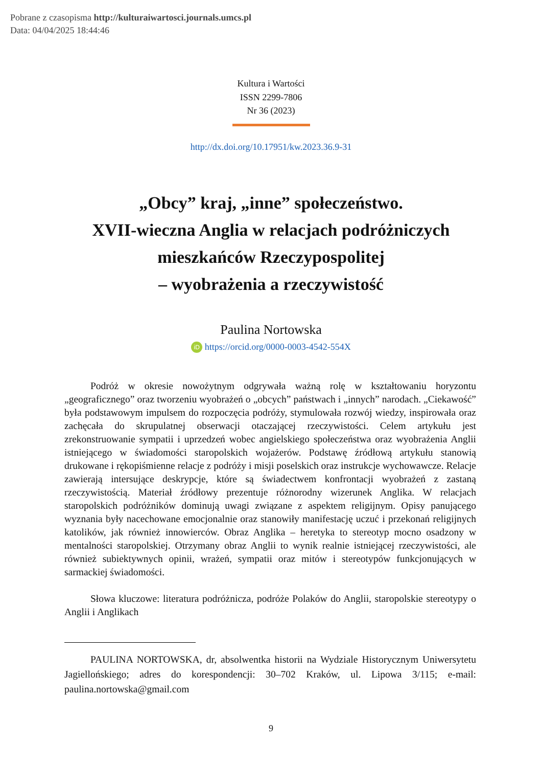Pobrane z czasopisma http://kulturaiwartosci.journals.umcs.pl
Data: 04/04/2025 18:44:46
Kultura i Wartości
ISSN 2299-7806
Nr 36 (2023)
http://dx.doi.org/10.17951/kw.2023.36.9-31
„Obcy” kraj, „inne” społeczeństwo.
XVII-wieczna Anglia w relacjach podróżniczych
mieszkańców Rzeczypospolitej
– wyobrażenia a rzeczywistość
Paulina Nortowska
iD https://orcid.org/0000-0003-4542-554X
Podróż w okresie nowożytnym odgrywała ważną rolę w kształtowaniu horyzontu „geograficznego” oraz tworzeniu wyobrażeń o „obcych” państwach i „innych” narodach. „Ciekawość” była podstawowym impulsem do rozpoczęcia podróży, stymulowała rozwój wiedzy, inspirowała oraz zachęcała do skrupulatnej obserwacji otaczającej rzeczywistości. Celem artykułu jest zrekonstruowanie sympatii i uprzedzeń wobec angielskiego społeczeństwa oraz wyobrażenia Anglii istniejącego w świadomości staropolskich wojażerów. Podstawę źródłową artykułu stanowią drukowane i rękopiśmienne relacje z podróży i misji poselskich oraz instrukcje wychowawcze. Relacje zawierają intersujące deskrypcje, które są świadectwem konfrontacji wyobrażeń z zastaną rzeczywistością. Materiał źródłowy prezentuje różnorodny wizerunek Anglika. W relacjach staropolskich podróżników dominują uwagi związane z aspektem religijnym. Opisy panującego wyznania były nacechowane emocjonalnie oraz stanowiły manifestację uczuć i przekonań religijnych katolików, jak również innowierców. Obraz Anglika – heretyka to stereotyp mocno osadzony w mentalności staropolskiej. Otrzymany obraz Anglii to wynik realnie istniejącej rzeczywistości, ale również subiektywnych opinii, wrażeń, sympatii oraz mitów i stereotypów funkcjonujących w sarmackiej świadomości.
Słowa kluczowe: literatura podróżnicza, podróże Polaków do Anglii, staropolskie stereotypy o Anglii i Anglikach
PAULINA NORTOWSKA, dr, absolwentka historii na Wydziale Historycznym Uniwersytetu Jagiellońskiego; adres do korespondencji: 30–702 Kraków, ul. Lipowa 3/115; e-mail: paulina.nortowska@gmail.com
9